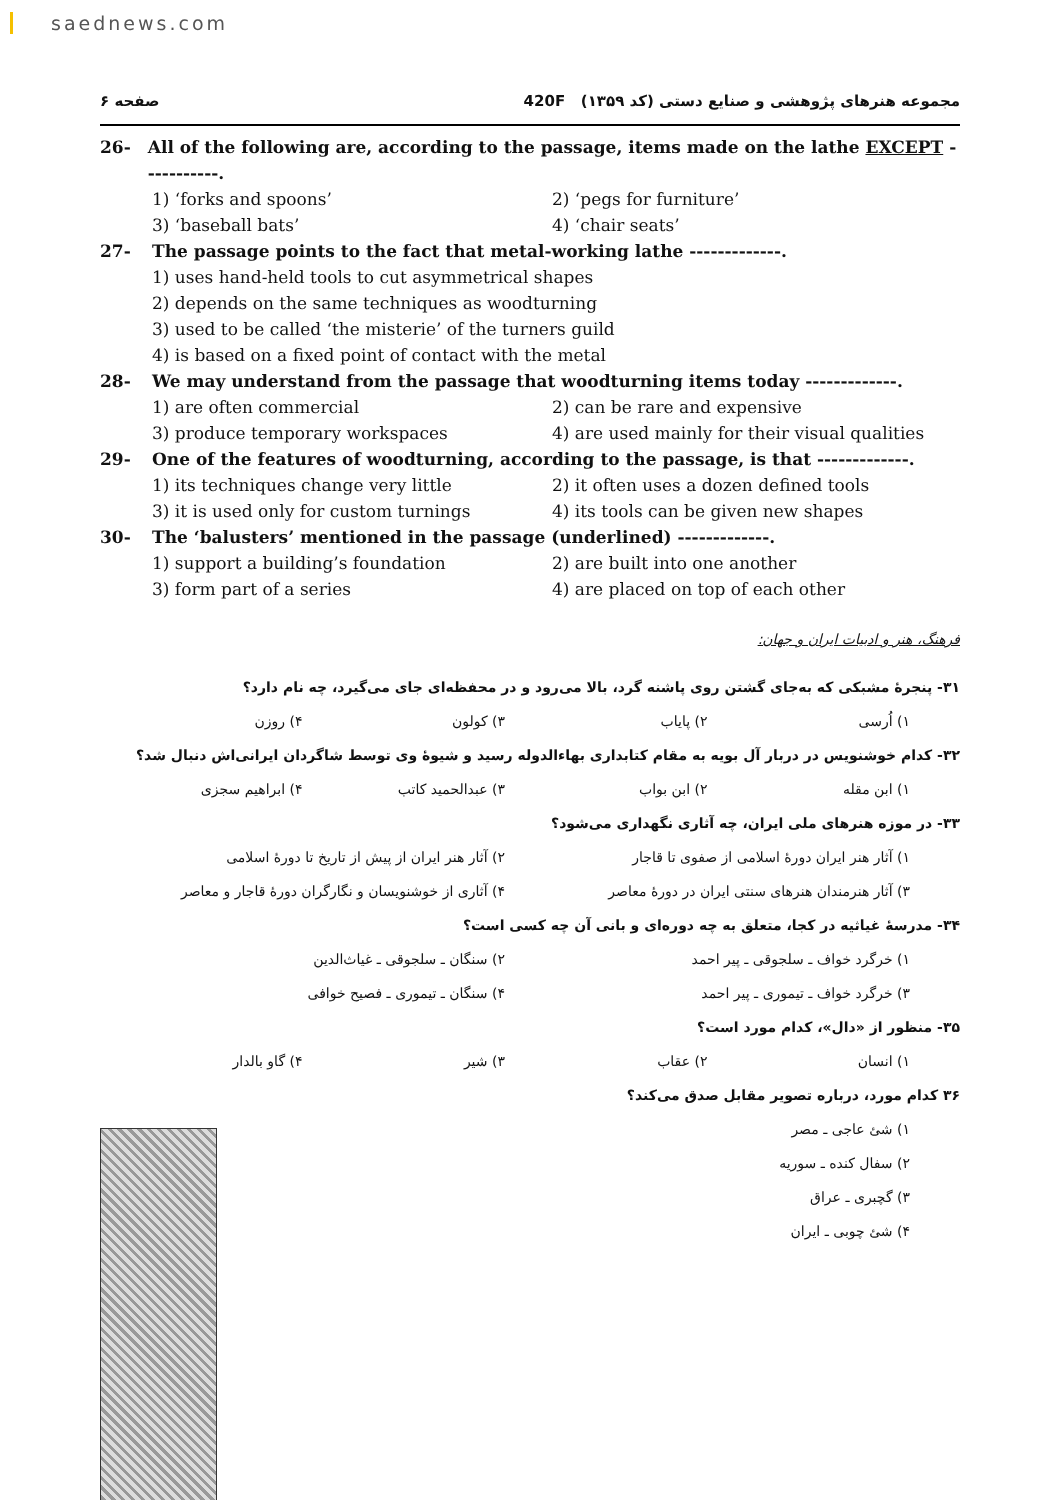saednews.com
مجموعه هنرهای پژوهشی و صنایع دستی (کد ۱۳۵۹) 420F صفحه ۶
26- All of the following are, according to the passage, items made on the lathe EXCEPT -----------.
1) ‘forks and spoons’ 2) ‘pegs for furniture’ 3) ‘baseball bats’ 4) ‘chair seats’
27- The passage points to the fact that metal-working lathe -------------.
1) uses hand-held tools to cut asymmetrical shapes
2) depends on the same techniques as woodturning
3) used to be called ‘the misterie’ of the turners guild
4) is based on a fixed point of contact with the metal
28- We may understand from the passage that woodturning items today -------------.
1) are often commercial 2) can be rare and expensive 3) produce temporary workspaces 4) are used mainly for their visual qualities
29- One of the features of woodturning, according to the passage, is that -------------.
1) its techniques change very little 2) it often uses a dozen defined tools 3) it is used only for custom turnings 4) its tools can be given new shapes
30- The ‘balusters’ mentioned in the passage (underlined) -------------.
1) support a building’s foundation 2) are built into one another 3) form part of a series 4) are placed on top of each other
فرهنگ، هنر و ادبیات ایران و جهان:
۳۱- پنجرهٔ مشبکی که به‌جای گشتن روی پاشنه گرد، بالا می‌رود و در محفظه‌ای جای می‌گیرد، چه نام دارد؟
۱) اُرسی ۲) پایاب ۳) کولون ۴) روزن
۳۲- کدام خوشنویس در دربار آل بویه به مقام کتابداری بهاءالدوله رسید و شیوهٔ وی توسط شاگردان ایرانی‌اش دنبال شد؟
۱) ابن مقله ۲) ابن بواب ۳) عبدالحمید کاتب ۴) ابراهیم سجزی
۳۳- در موزه هنرهای ملی ایران، چه آثاری نگهداری می‌شود؟
۱) آثار هنر ایران دورهٔ اسلامی از صفوی تا قاجار ۲) آثار هنر ایران از پیش از تاریخ تا دورهٔ اسلامی ۳) آثار هنرمندان هنرهای سنتی ایران در دورهٔ معاصر ۴) آثاری از خوشنویسان و نگارگران دورهٔ قاجار و معاصر
۳۴- مدرسهٔ غیاثیه در کجا، متعلق به چه دوره‌ای و بانی آن چه کسی است؟
۱) خرگرد خواف ـ سلجوقی ـ پیر احمد ۲) سنگان ـ سلجوقی ـ غیاث‌الدین ۳) خرگرد خواف ـ تیموری ـ پیر احمد ۴) سنگان ـ تیموری ـ فصیح خوافی
۳۵- منظور از «دال»، کدام مورد است؟
۱) انسان ۲) عقاب ۳) شیر ۴) گاو بالدار
۳۶ کدام مورد، درباره تصویر مقابل صدق می‌کند؟
۱) شئ عاجی ـ مصر
۲) سفال کنده ـ سوریه
۳) گچبری ـ عراق
۴) شئ چوبی ـ ایران